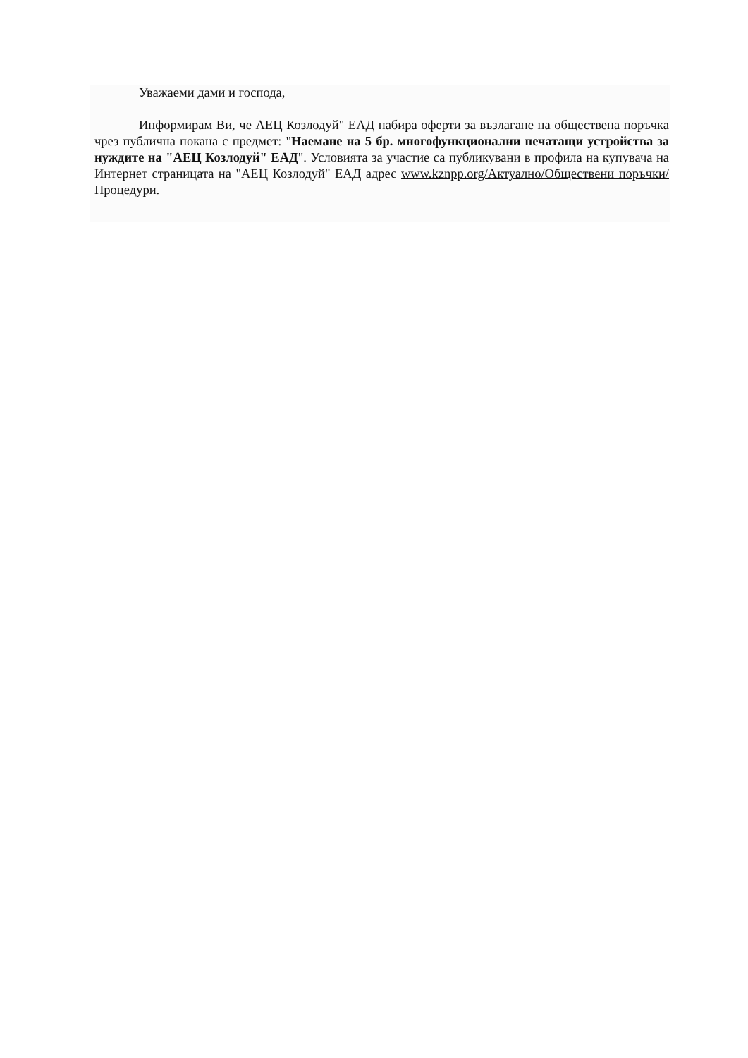Уважаеми дами и господа,
Информирам Ви, че АЕЦ Козлодуй" ЕАД набира оферти за възлагане на обществена поръчка чрез публична покана с предмет: "Наемане на 5 бр. многофункционални печатащи устройства за нуждите на "АЕЦ Козлодуй" ЕАД". Условията за участие са публикувани в профила на купувача на Интернет страницата на "АЕЦ Козлодуй" ЕАД адрес www.kznpp.org/Актуално/Обществени поръчки/Процедури.